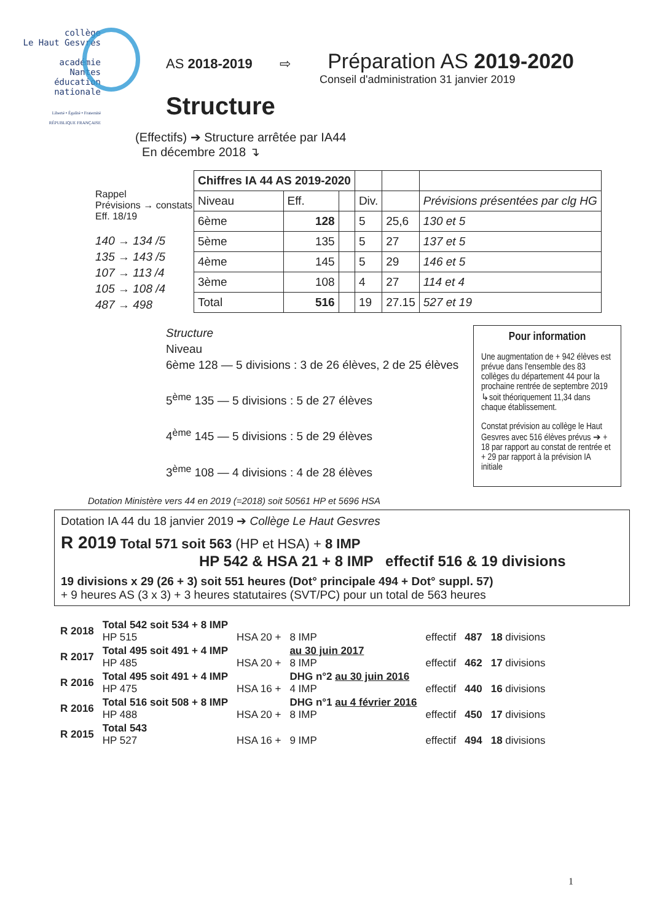collège
Le Haut Gesvres
académie
Nantes
éducation
nationale
Liberté • Égalité • Fraternité
RÉPUBLIQUE FRANÇAISE
AS 2018-2019 ⇨ Préparation AS 2019-2020
Conseil d'administration 31 janvier 2019
Structure
(Effectifs) ➔ Structure arrêtée par IA44
En décembre 2018 ↴
Rappel
Prévisions → constats
Eff. 18/19
140 → 134 /5
135 → 143 /5
107 → 113 /4
105 → 108 /4
487 → 498
| Chiffres IA 44 AS 2019-2020 | | | | | |
| Niveau | Eff. | | Div. | | Prévisions présentées par clg HG |
| 6ème | 128 | | 5 | 25,6 | 130 et 5 |
| 5ème | 135 | | 5 | 27 | 137 et 5 |
| 4ème | 145 | | 5 | 29 | 146 et 5 |
| 3ème | 108 | | 4 | 27 | 114 et 4 |
| Total | 516 | | 19 | 27.15 | 527 et 19 |
Structure
Niveau
6ème 128 — 5 divisions : 3 de 26 élèves, 2 de 25 élèves
5<sup>ème</sup> 135 — 5 divisions : 5 de 27 élèves
4<sup>ème</sup> 145 — 5 divisions : 5 de 29 élèves
3<sup>ème</sup> 108 — 4 divisions : 4 de 28 élèves
Pour information
Une augmentation de + 942 élèves est prévue dans l'ensemble des 83 collèges du département 44 pour la prochaine rentrée de septembre 2019 ↳soit théoriquement 11,34 dans chaque établissement.
Constat prévision au collège le Haut Gesvres avec 516 élèves prévus ➔ + 18 par rapport au constat de rentrée et + 29 par rapport à la prévision IA initiale
Dotation Ministère vers 44 en 2019 (=2018) soit 50561 HP et 5696 HSA
Dotation IA 44 du 18 janvier 2019 ➔ Collège Le Haut Gesvres
R 2019 Total 571 soit 563 (HP et HSA) + 8 IMP
HP 542 & HSA 21 + 8 IMP effectif 516 & 19 divisions
19 divisions x 29 (26 + 3) soit 551 heures (Dot° principale 494 + Dot° suppl. 57)
+ 9 heures AS (3 x 3) + 3 heures statutaires (SVT/PC) pour un total de 563 heures
| R 2018 | Total 542 soit 534 + 8 IMP HP 515 | HSA 20 + | 8 IMP | effectif | 487 | 18 divisions |
| R 2017 | Total 495 soit 491 + 4 IMP HP 485 | HSA 20 + | au 30 juin 2017 8 IMP | effectif | 462 | 17 divisions |
| R 2016 | Total 495 soit 491 + 4 IMP HP 475 | HSA 16 + | DHG n°2 au 30 juin 2016 4 IMP | effectif | 440 | 16 divisions |
| R 2016 | Total 516 soit 508 + 8 IMP HP 488 | HSA 20 + | DHG n°1 au 4 février 2016 8 IMP | effectif | 450 | 17 divisions |
| R 2015 | Total 543 HP 527 | HSA 16 + | 9 IMP | effectif | 494 | 18 divisions |
1